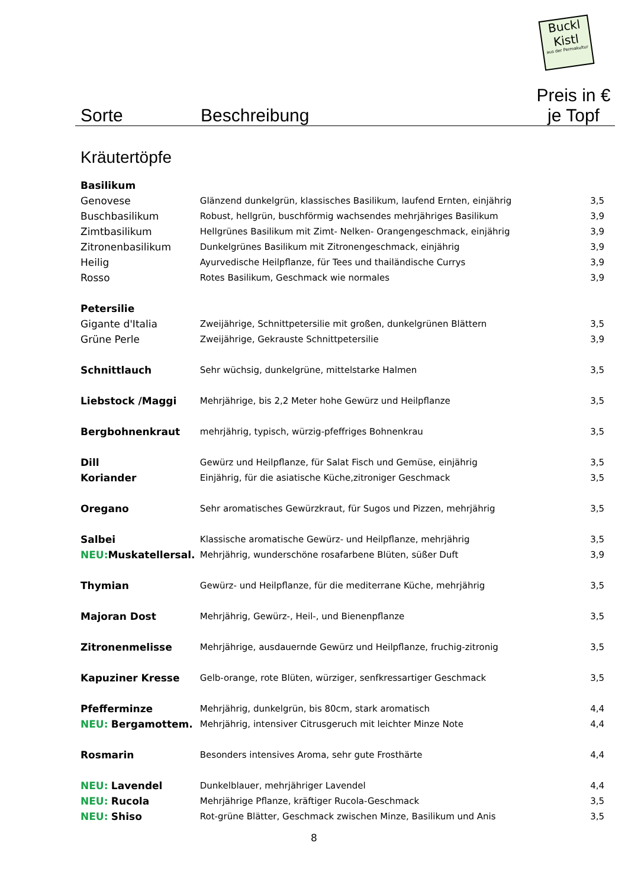Buckl
Kistl
aus der Permakultur
Sorte
Beschreibung
Preis in €
je Topf
Kräutertöpfe
| Basilikum | | |
| Genovese | Glänzend dunkelgrün, klassisches Basilikum, laufend Ernten, einjährig | 3,5 |
| Buschbasilikum | Robust, hellgrün, buschförmig wachsendes mehrjähriges Basilikum | 3,9 |
| Zimtbasilikum | Hellgrünes Basilikum mit Zimt- Nelken- Orangengeschmack, einjährig | 3,9 |
| Zitronenbasilikum | Dunkelgrünes Basilikum mit Zitronengeschmack, einjährig | 3,9 |
| Heilig | Ayurvedische Heilpflanze, für Tees und thailändische Currys | 3,9 |
| Rosso | Rotes Basilikum, Geschmack wie normales | 3,9 |
| Petersilie | | |
| Gigante d'Italia | Zweijährige, Schnittpetersilie mit großen, dunkelgrünen Blättern | 3,5 |
| Grüne Perle | Zweijährige, Gekrauste Schnittpetersilie | 3,9 |
| Schnittlauch | Sehr wüchsig, dunkelgrüne, mittelstarke Halmen | 3,5 |
| Liebstock /Maggi | Mehrjährige, bis 2,2 Meter hohe Gewürz und Heilpflanze | 3,5 |
| Bergbohnenkraut | mehrjährig, typisch, würzig-pfeffriges Bohnenkrau | 3,5 |
| Dill | Gewürz und Heilpflanze, für Salat Fisch und Gemüse, einjährig | 3,5 |
| Koriander | Einjährig, für die asiatische Küche,zitroniger Geschmack | 3,5 |
| Oregano | Sehr aromatisches Gewürzkraut, für Sugos und Pizzen, mehrjährig | 3,5 |
| Salbei | Klassische aromatische Gewürz- und Heilpflanze, mehrjährig | 3,5 |
| NEU: Muskatellersal. | Mehrjährig, wunderschöne rosafarbene Blüten, süßer Duft | 3,9 |
| Thymian | Gewürz- und Heilpflanze, für die mediterrane Küche, mehrjährig | 3,5 |
| Majoran Dost | Mehrjährig, Gewürz-, Heil-, und Bienenpflanze | 3,5 |
| Zitronenmelisse | Mehrjährige, ausdauernde Gewürz und Heilpflanze, fruchig-zitronig | 3,5 |
| Kapuziner Kresse | Gelb-orange, rote Blüten, würziger, senfkressartiger Geschmack | 3,5 |
| Pfefferminze | Mehrjährig, dunkelgrün, bis 80cm, stark aromatisch | 4,4 |
| NEU: Bergamottem. | Mehrjährig, intensiver Citrusgeruch mit leichter Minze Note | 4,4 |
| Rosmarin | Besonders intensives Aroma, sehr gute Frosthärte | 4,4 |
| NEU: Lavendel | Dunkelblauer, mehrjähriger Lavendel | 4,4 |
| NEU: Rucola | Mehrjährige Pflanze, kräftiger Rucola-Geschmack | 3,5 |
| NEU: Shiso | Rot-grüne Blätter, Geschmack zwischen Minze, Basilikum und Anis | 3,5 |
8